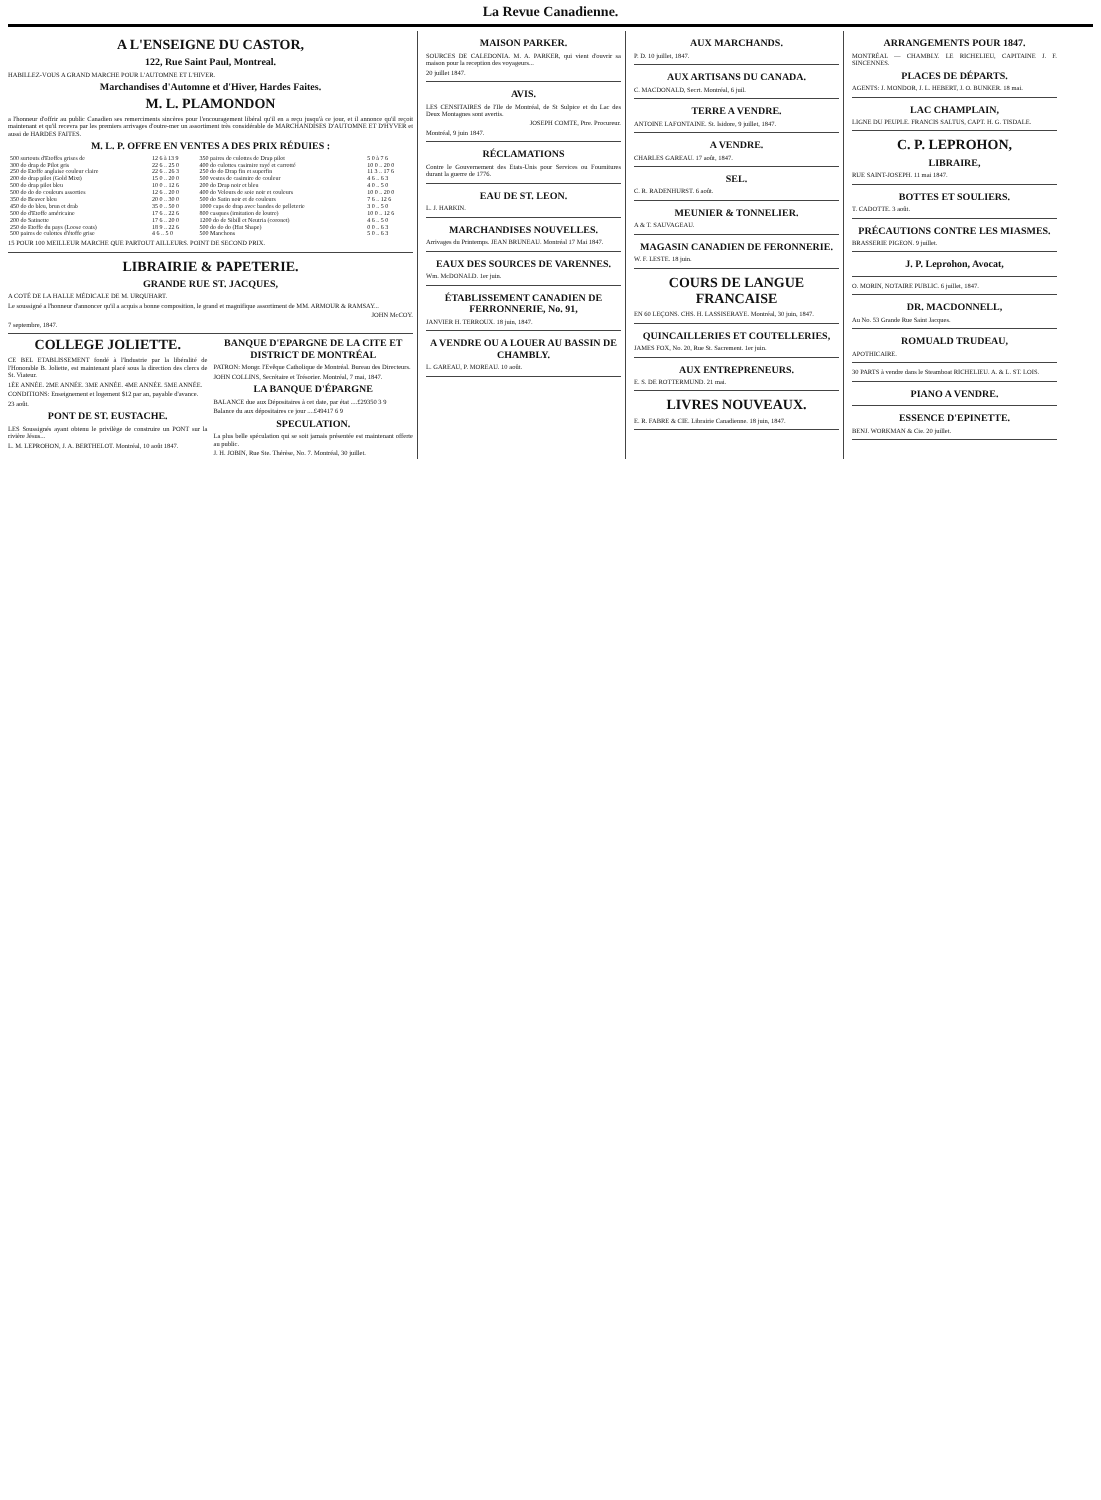La Revue Canadienne.
A L'ENSEIGNE DU CASTOR,
122, Rue Saint Paul, Montreal.
HABILLEZ-VOUS A GRAND MARCHE POUR L'AUTOMNE ET L'HIVER.
Marchandises d'Automne et d'Hiver, Hardes Faites.
M. L. PLAMONDON
a l'honneur d'offrir au public Canadien ses remerciments sincères pour l'encouragement libéral qu'il en a reçu jusqu'à ce jour, et il annonce qu'il reçoit maintenant et qu'il recevra par les premiers arrivages d'outre-mer un assortiment très considérable de MARCHANDISES D'AUTOMNE ET D'HYVER et aussi de HARDES FAITES.
M. L. P. OFFRE EN VENTES A DES PRIX RÉDUIES :
| 500 surtouts d'Etoffes grises de | 12 6 à 13 9 | 350 paires de culottes de Drap pilot | 5 0 à 7 6 |
| 300 do drap de Pilot gris | 22 6 .. 25 0 | 400 do culottes casimire rayé et carrotté | 10 0 .. 20 0 |
| 250 do Etoffe anglaise couleur claire | 22 6 .. 26 3 | 250 do do Drap fin et superfin | 11 3 .. 17 6 |
| 200 do drap pilot (Gold Mixt) | 15 0 .. 20 0 | 500 vestes de casimire de couleur | 4 6 .. 6 3 |
| 500 do drap pilot bleu | 10 0 .. 12 6 | 200 do Drap noir et bleu | 4 0 .. 5 0 |
| 500 do do do couleurs assorties | 12 6 .. 20 0 | 400 do Velours de soie noir et couleurs | 10 0 .. 20 0 |
| 350 do Beaver bleu | 20 0 .. 30 0 | 500 do Satin noir et de couleurs | 7 6 .. 12 6 |
| 450 do do bleu, brun et drab | 35 0 .. 50 0 | 1000 caps de drap avec bandes de pelleterie | 3 0 .. 5 0 |
| 500 do d'Etoffe américaine | 17 6 .. 22 6 | 800 casques (imitation de loutre) | 10 0 .. 12 6 |
| 200 do Satinette | 17 6 .. 20 0 | 1200 do de Sibill et Neutria (coronet) | 4 6 .. 5 0 |
| 250 do Etoffe du pays (Loose coats) | 18 9 .. 22 6 | 500 do do do (Hat Shape) | 0 0 .. 6 3 |
| 500 paires de culottes d'étoffe grise | 4 6 .. 5 0 | 500 Manchons | 5 0 .. 6 3 |
15 POUR 100 MEILLEUR MARCHE QUE PARTOUT AILLEURS. POINT DE SECOND PRIX.
LIBRAIRIE & PAPETERIE.
GRANDE RUE ST. JACQUES,
A COTÉ DE LA HALLE MÉDICALE DE M. URQUHART.
Le soussigné a l'honneur d'annoncer qu'il a acquis a bonne composition, le grand et magnifique assortiment de MM. ARMOUR & RAMSAY...
JOHN McCOY.
7 septembre, 1847.
COLLEGE JOLIETTE.
CE BEL ETABLISSEMENT fondé à l'Industrie par la libéralité de l'Honorable B. Joliette, est maintenant placé sous la direction des clercs de St. Viateur.
1ÈE ANNÉE. 2ME ANNÉE. 3ME ANNÉE. 4ME ANNÉE. 5ME ANNÉE.
CONDITIONS: Enseignement et logement $12 par an, payable d'avance.
23 août.
PONT DE ST. EUSTACHE.
LES Soussignés ayant obtenu le privilège de construire un PONT sur la rivière Jésus...
L. M. LEPROHON, J. A. BERTHELOT. Montréal, 10 août 1847.
BANQUE D'EPARGNE DE LA CITE ET DISTRICT DE MONTRÉAL
PATRON: Mongr. l'Evêque Catholique de Montréal. Bureau des Directeurs.
JOHN COLLINS, Secrétaire et Trésorier. Montréal, 7 mai, 1847.
LA BANQUE D'ÉPARGNE
BALANCE due aux Dépositaires à cet date, par état ....£29350 3 9
Balance du aux dépositaires ce jour ....£49417 6 9
SPECULATION.
La plus belle spéculation qui se soit jamais présentée est maintenant offerte au public.
J. H. JOBIN, Rue Ste. Thérèse, No. 7. Montréal, 30 juillet.
MAISON PARKER.
SOURCES DE CALEDONIA. M. A. PARKER, qui vient d'ouvrir sa maison pour la reception des voyageurs...
20 juillet 1847.
AVIS.
LES CENSITAIRES de l'Ile de Montréal, de St Sulpice et du Lac des Deux Montagnes sont avertis.
JOSEPH COMTE, Ptre. Procureur.
Montréal, 9 juin 1847.
RÉCLAMATIONS
Contre le Gouvernement des Etats-Unis pour Services ou Fournitures durant la guerre de 1776.
EAU DE ST. LEON.
L. J. HARKIN.
MARCHANDISES NOUVELLES.
Arrivages du Printemps. JEAN BRUNEAU. Montréal 17 Mai 1847.
EAUX DES SOURCES DE VARENNES.
Wm. McDONALD. 1er juin.
ÉTABLISSEMENT CANADIEN DE FERRONNERIE, No. 91,
JANVIER H. TERROUX. 18 juin, 1847.
A VENDRE OU A LOUER AU BASSIN DE CHAMBLY.
L. GAREAU, P. MOREAU. 10 août.
AUX MARCHANDS.
P. D. 10 juillet, 1847.
AUX ARTISANS DU CANADA.
C. MACDONALD, Secrt. Montréal, 6 juil.
TERRE A VENDRE.
ANTOINE LAFONTAINE. St. Isidore, 9 juillet, 1847.
A VENDRE.
CHARLES GAREAU. 17 août, 1847.
SEL.
C. R. RADENHURST. 6 août.
MEUNIER & TONNELIER.
A & T. SAUVAGEAU.
MAGASIN CANADIEN DE FERONNERIE.
W. F. LESTE. 18 juin.
COURS DE LANGUE FRANCAISE
EN 60 LEÇONS. CHS. H. LASSISERAYE. Montréal, 30 juin, 1847.
QUINCAILLERIES ET COUTELLERIES,
JAMES FOX, No. 20, Rue St. Sacrement. 1er juin.
AUX ENTREPRENEURS.
E. S. DE ROTTERMUND. 21 mai.
LIVRES NOUVEAUX.
E. R. FABRE & CIE. Librairie Canadienne. 18 juin, 1847.
ARRANGEMENTS POUR 1847.
MONTRÉAL — CHAMBLY. LE RICHELIEU, CAPITAINE J. F. SINCENNES.
PLACES DE DÉPARTS.
AGENTS: J. MONDOR, J. L. HEBERT, J. O. BUNKER. 18 mai.
LAC CHAMPLAIN,
LIGNE DU PEUPLE. FRANCIS SALTUS, CAPT. H. G. TISDALE.
C. P. LEPROHON,
LIBRAIRE,
RUE SAINT-JOSEPH. 11 mai 1847.
BOTTES ET SOULIERS.
T. CADOTTE. 3 août.
PRÉCAUTIONS CONTRE LES MIASMES.
BRASSERIE PIGEON. 9 juillet.
J. P. Leprohon, Avocat,
O. MORIN, NOTAIRE PUBLIC. 6 juillet, 1847.
DR. MACDONNELL,
Au No. 53 Grande Rue Saint Jacques.
ROMUALD TRUDEAU,
APOTHICAIRE.
30 PARTS à vendre dans le Steamboat RICHELIEU. A. & L. ST. LOIS.
PIANO A VENDRE.
ESSENCE D'EPINETTE.
BENJ. WORKMAN & Cie. 20 juillet.